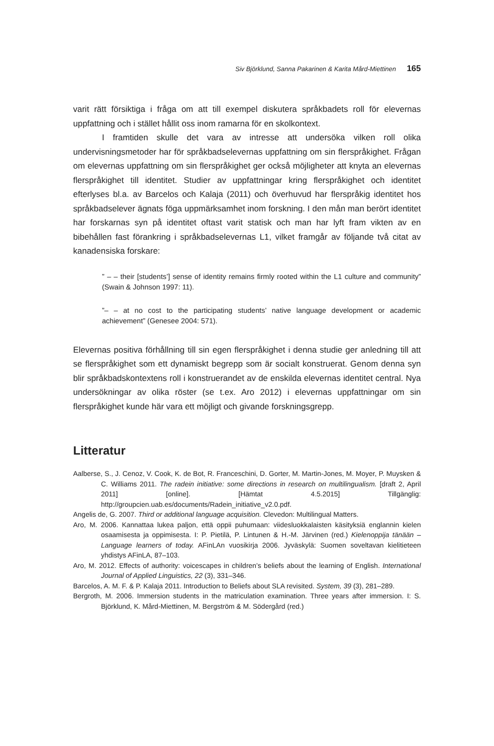Siv Björklund, Sanna Pakarinen & Karita Mård-Miettinen 165
varit rätt försiktiga i fråga om att till exempel diskutera språkbadets roll för elevernas uppfattning och i stället hållit oss inom ramarna för en skolkontext.
I framtiden skulle det vara av intresse att undersöka vilken roll olika undervisningsmetoder har för språkbadselevernas uppfattning om sin flerspråkighet. Frågan om elevernas uppfattning om sin flerspråkighet ger också möjligheter att knyta an elevernas flerspråkighet till identitet. Studier av uppfattningar kring flerspråkighet och identitet efterlyses bl.a. av Barcelos och Kalaja (2011) och överhuvud har flerspråkig identitet hos språkbadselever ägnats föga uppmärksamhet inom forskning. I den mån man berört identitet har forskarnas syn på identitet oftast varit statisk och man har lyft fram vikten av en bibehållen fast förankring i språkbadselevernas L1, vilket framgår av följande två citat av kanadensiska forskare:
” – – their [students’] sense of identity remains firmly rooted within the L1 culture and community” (Swain & Johnson 1997: 11).
”– – at no cost to the participating students’ native language development or academic achievement” (Genesee 2004: 571).
Elevernas positiva förhållning till sin egen flerspråkighet i denna studie ger anledning till att se flerspråkighet som ett dynamiskt begrepp som är socialt konstruerat. Genom denna syn blir språkbadskontextens roll i konstruerandet av de enskilda elevernas identitet central. Nya undersökningar av olika röster (se t.ex. Aro 2012) i elevernas uppfattningar om sin flerspråkighet kunde här vara ett möjligt och givande forskningsgrepp.
Litteratur
Aalberse, S., J. Cenoz, V. Cook, K. de Bot, R. Franceschini, D. Gorter, M. Martin-Jones, M. Moyer, P. Muysken & C. Williams 2011. The radein initiative: some directions in research on multilingualism. [draft 2, April 2011] [online]. [Hämtat 4.5.2015] Tillgänglig: http://groupcien.uab.es/documents/Radein_initiative_v2.0.pdf.
Angelis de, G. 2007. Third or additional language acquisition. Clevedon: Multilingual Matters.
Aro, M. 2006. Kannattaa lukea paljon, että oppii puhumaan: viidesluokkalaisten käsityksiä englannin kielen osaamisesta ja oppimisesta. I: P. Pietilä, P. Lintunen & H.-M. Järvinen (red.) Kielenoppija tänään – Language learners of today. AFinLAn vuosikirja 2006. Jyväskylä: Suomen soveltavan kielitieteen yhdistys AFinLA, 87–103.
Aro, M. 2012. Effects of authority: voicescapes in children’s beliefs about the learning of English. International Journal of Applied Linguistics, 22 (3), 331–346.
Barcelos, A. M. F. & P. Kalaja 2011. Introduction to Beliefs about SLA revisited. System, 39 (3), 281–289.
Bergroth, M. 2006. Immersion students in the matriculation examination. Three years after immersion. I: S. Björklund, K. Mård-Miettinen, M. Bergström & M. Södergård (red.)